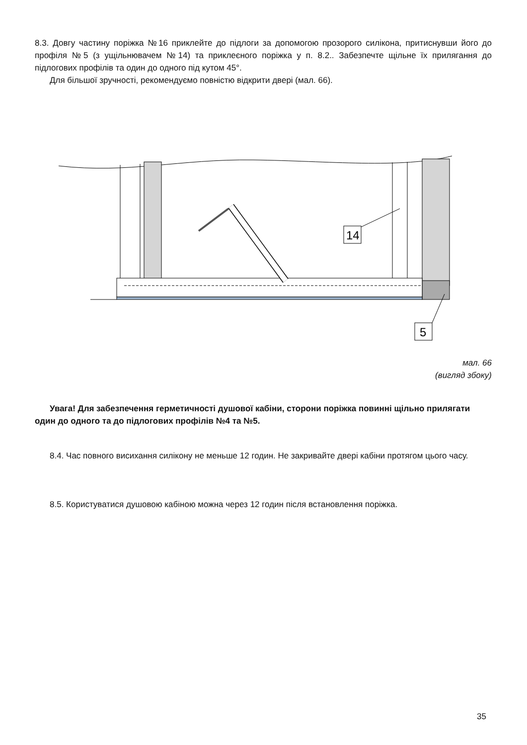8.3. Довгу частину поріжка №16 приклейте до підлоги за допомогою прозорого силікона, притиснувши його до профіля №5 (з ущільнювачем №14) та приклеєного поріжка у п. 8.2.. Забезпечте щільне їх прилягання до підлогових профілів та один до одного під кутом 45°.
Для більшої зручності, рекомендуємо повністю відкрити двері (мал. 66).
14
5
мал. 66
(вигляд збоку)
Увага! Для забезпечення герметичності душової кабіни, сторони поріжка повинні щільно прилягати один до одного та до підлогових профілів №4 та №5.
8.4. Час повного висихання силікону не меньше 12 годин. Не закривайте двері кабіни протягом цього часу.
8.5. Користуватися душовою кабіною можна через 12 годин після встановлення поріжка.
35